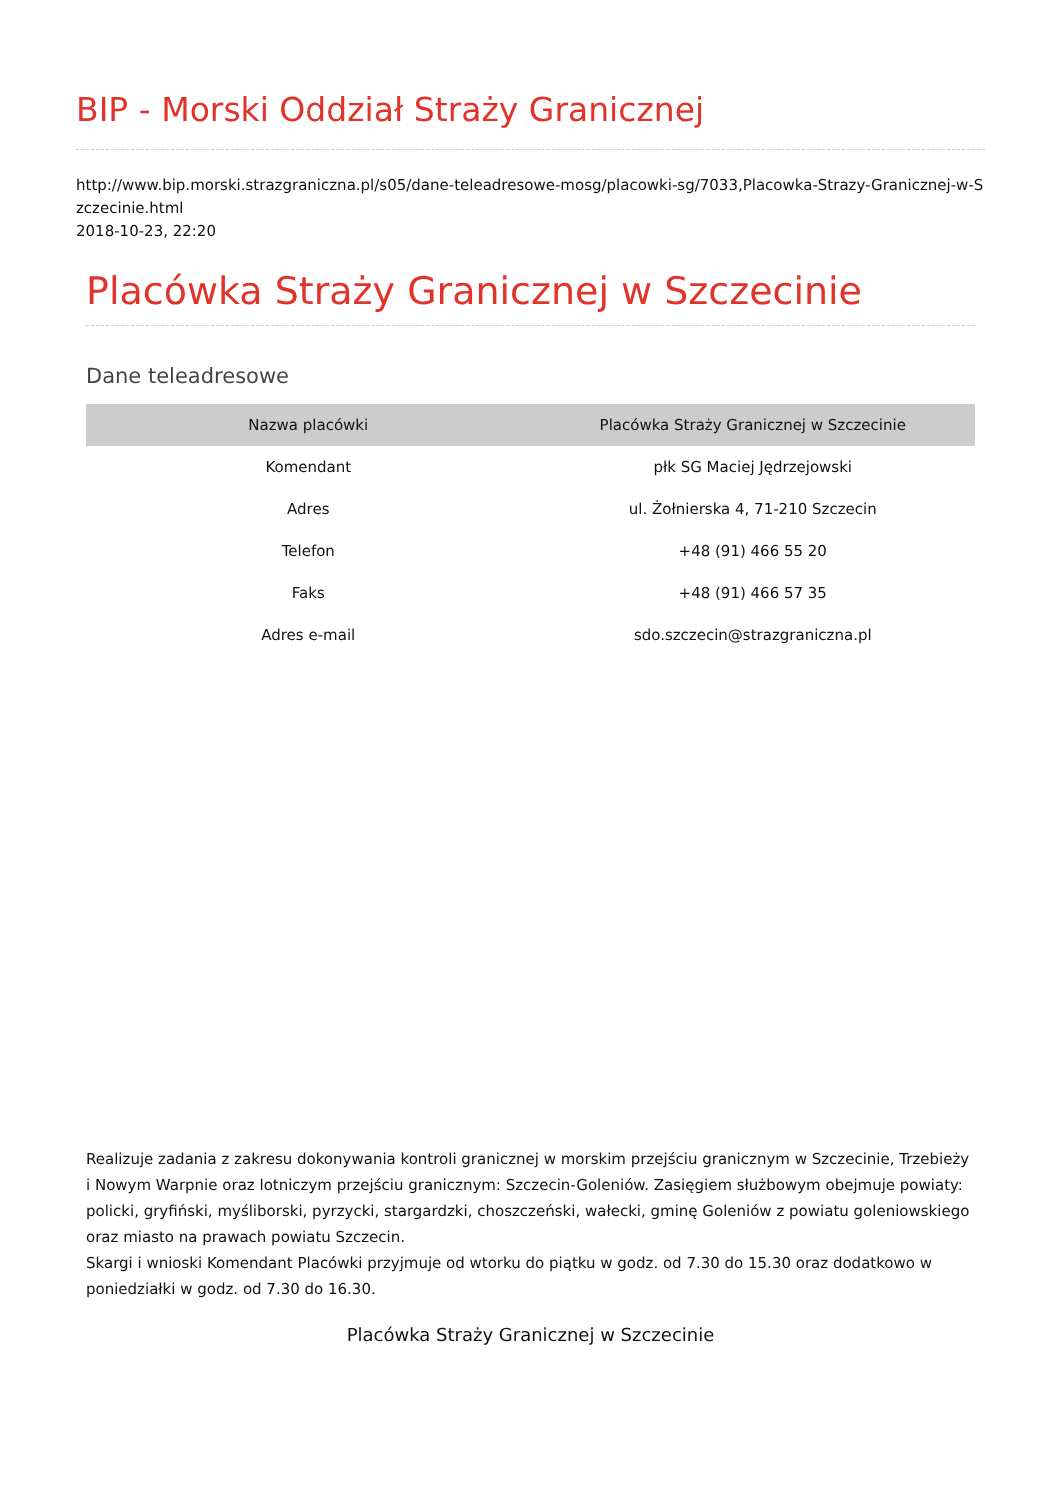BIP - Morski Oddział Straży Granicznej
http://www.bip.morski.strazgraniczna.pl/s05/dane-teleadresowe-mosg/placowki-sg/7033,Placowka-Strazy-Granicznej-w-Szczecinie.html
2018-10-23, 22:20
Placówka Straży Granicznej w Szczecinie
Dane teleadresowe
| Nazwa placówki | Placówka Straży Granicznej w Szczecinie |
| --- | --- |
| Komendant | płk SG Maciej Jędrzejowski |
| Adres | ul. Żołnierska 4, 71-210 Szczecin |
| Telefon | +48 (91) 466 55 20 |
| Faks | +48 (91) 466 57 35 |
| Adres e-mail | sdo.szczecin@strazgraniczna.pl |
Realizuje zadania z zakresu dokonywania kontroli granicznej w morskim przejściu granicznym w Szczecinie, Trzebieży i Nowym Warpnie oraz lotniczym przejściu granicznym: Szczecin-Goleniów. Zasięgiem służbowym obejmuje powiaty: policki, gryfiński, myśliborski, pyrzycki, stargardzki, choszczeński, wałecki, gminę Goleniów z powiatu goleniowskiego oraz miasto na prawach powiatu Szczecin.
Skargi i wnioski Komendant Placówki przyjmuje od wtorku do piątku w godz. od 7.30 do 15.30 oraz dodatkowo w poniedziałki w godz. od 7.30 do 16.30.
Placówka Straży Granicznej w Szczecinie